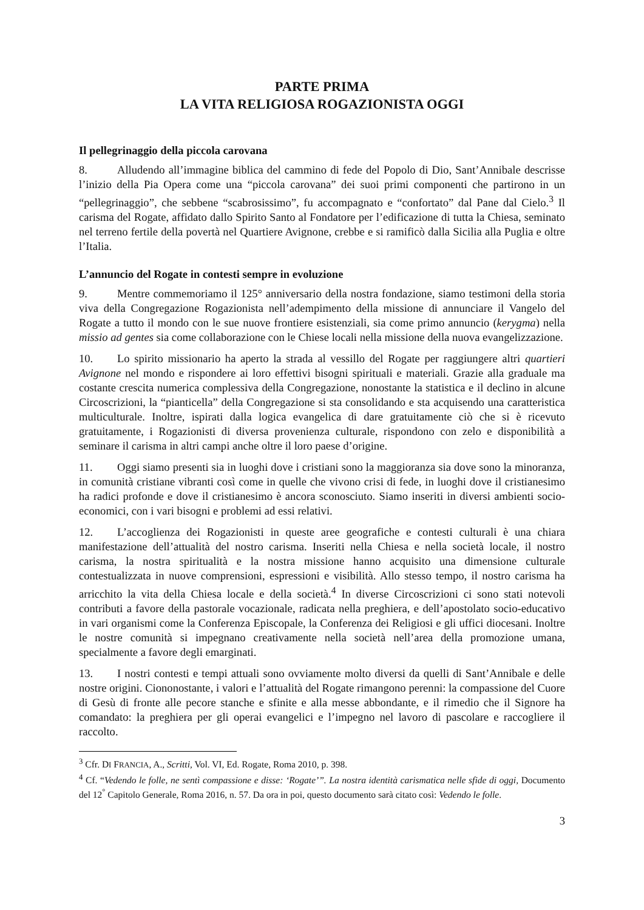PARTE PRIMA
LA VITA RELIGIOSA ROGAZIONISTA OGGI
Il pellegrinaggio della piccola carovana
8. Alludendo all’immagine biblica del cammino di fede del Popolo di Dio, Sant’Annibale descrisse l’inizio della Pia Opera come una “piccola carovana” dei suoi primi componenti che partirono in un “pellegrinaggio”, che sebbene “scabrosissimo”, fu accompagnato e “confortato” dal Pane dal Cielo.<sup>3</sup> Il carisma del Rogate, affidato dallo Spirito Santo al Fondatore per l’edificazione di tutta la Chiesa, seminato nel terreno fertile della povertà nel Quartiere Avignone, crebbe e si ramificò dalla Sicilia alla Puglia e oltre l’Italia.
L’annuncio del Rogate in contesti sempre in evoluzione
9. Mentre commemoriamo il 125° anniversario della nostra fondazione, siamo testimoni della storia viva della Congregazione Rogazionista nell’adempimento della missione di annunciare il Vangelo del Rogate a tutto il mondo con le sue nuove frontiere esistenziali, sia come primo annuncio (kerygma) nella missio ad gentes sia come collaborazione con le Chiese locali nella missione della nuova evangelizzazione.
10. Lo spirito missionario ha aperto la strada al vessillo del Rogate per raggiungere altri quartieri Avignone nel mondo e rispondere ai loro effettivi bisogni spirituali e materiali. Grazie alla graduale ma costante crescita numerica complessiva della Congregazione, nonostante la statistica e il declino in alcune Circoscrizioni, la “pianticella” della Congregazione si sta consolidando e sta acquisendo una caratteristica multiculturale. Inoltre, ispirati dalla logica evangelica di dare gratuitamente ciò che si è ricevuto gratuitamente, i Rogazionisti di diversa provenienza culturale, rispondono con zelo e disponibilità a seminare il carisma in altri campi anche oltre il loro paese d’origine.
11. Oggi siamo presenti sia in luoghi dove i cristiani sono la maggioranza sia dove sono la minoranza, in comunità cristiane vibranti così come in quelle che vivono crisi di fede, in luoghi dove il cristianesimo ha radici profonde e dove il cristianesimo è ancora sconosciuto. Siamo inseriti in diversi ambienti socio-economici, con i vari bisogni e problemi ad essi relativi.
12. L’accoglienza dei Rogazionisti in queste aree geografiche e contesti culturali è una chiara manifestazione dell’attualità del nostro carisma. Inseriti nella Chiesa e nella società locale, il nostro carisma, la nostra spiritualità e la nostra missione hanno acquisito una dimensione culturale contestualizzata in nuove comprensioni, espressioni e visibilità. Allo stesso tempo, il nostro carisma ha arricchito la vita della Chiesa locale e della società.<sup>4</sup> In diverse Circoscrizioni ci sono stati notevoli contributi a favore della pastorale vocazionale, radicata nella preghiera, e dell’apostolato socio-educativo in vari organismi come la Conferenza Episcopale, la Conferenza dei Religiosi e gli uffici diocesani. Inoltre le nostre comunità si impegnano creativamente nella società nell’area della promozione umana, specialmente a favore degli emarginati.
13. I nostri contesti e tempi attuali sono ovviamente molto diversi da quelli di Sant’Annibale e delle nostre origini. Ciononostante, i valori e l’attualità del Rogate rimangono perenni: la compassione del Cuore di Gesù di fronte alle pecore stanche e sfinite e alla messe abbondante, e il rimedio che il Signore ha comandato: la preghiera per gli operai evangelici e l’impegno nel lavoro di pascolare e raccogliere il raccolto.
<sup>3</sup> Cfr. DI FRANCIA, A., Scritti, Vol. VI, Ed. Rogate, Roma 2010, p. 398.
<sup>4</sup> Cf. “Vedendo le folle, ne sentì compassione e disse: ‘Rogate’”. La nostra identità carismatica nelle sfide di oggi, Documento del 12<sup>°</sup> Capitolo Generale, Roma 2016, n. 57. Da ora in poi, questo documento sarà citato così: Vedendo le folle.
3